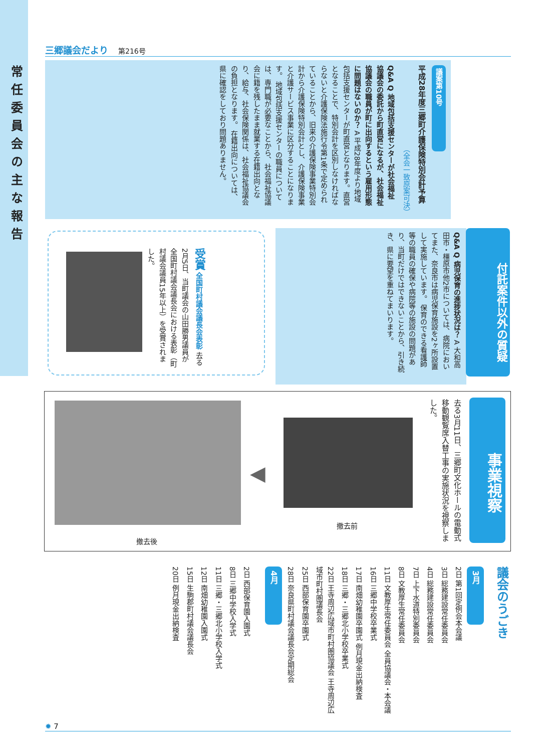常任委員会の主な報告
三郷議会だより 第216号
議案第10号
平成28年度三郷町介護保険特別会計予算
（全会一致原案可決）
Q&A Q 地域包括支援センターが社会福祉協議会の委託から町直営になるが、社会福祉協議会の職員が町に出向するという雇用形態に問題はないのか？ A 平成28年度より地域包括支援センターが町直営となります。直営となることで、特別会計を区別しなければならないと介護保険法施行令第1条で定められていることから、旧来の介護保険事業特別会計から介護保険特別会計とし、介護保険事業と介護サービス事業に区分することになります。 地域包括支援センターの職員については、専門職が必要なことから、社会福祉協議会に籍を残したまま就業する在籍出向となり、給与、社会保険関係は、社会福祉協議会の負担となります。 在籍出向については、県に確認をしており問題ありません。
Q&A Q 病児保育の進捗状況は？ A 大和高田市・橿原市他2市については、病院においてまた、奈良市は病児保育施設を2ヶ所設置して実施しています。 保育のできる看護師等の職員の確保や病院等の施設の問題があり、当町だけではできないことから、引き続き、県に要望を重ねてまいります。
付託案件以外の質疑
受賞 全国町村議会議長会表彰 去る2月5日、当町議会の山田勝男議員が全国町村議会議長会における表彰（町村議会議員15年以上）を受賞されました。
事業視察
去る3月11日、三郷町文化ホールの電動式移動観覧席入替工事の実施状況を視察しました。
撤去前
◀
撤去後
議会のうごき
3月
2日 第1回定例会本会議
3日 総務建設常任委員会
4日 総務建設常任委員会
7日 上下水道特別委員会
8日 文教厚生常任委員会
11日 文教厚生常任委員会 全員協議会・本会議
16日 三郷中学校卒業式
17日 南畑幼稚園卒園式 例月現金出納検査
18日 三郷・三郷北小学校卒業式
22日 王寺周辺広域市町村圏協議会 王寺周辺広域市町村圏議長会
25日 西部保育園卒園式
28日 奈良県町村議会議長会定期総会
4月
2日 西部保育園入園式
8日 三郷中学校入学式
11日 三郷・三郷北小学校入学式
12日 南畑幼稚園入園式
15日 生駒郡町村議会議長会
20日 例月現金出納検査
✹ 7